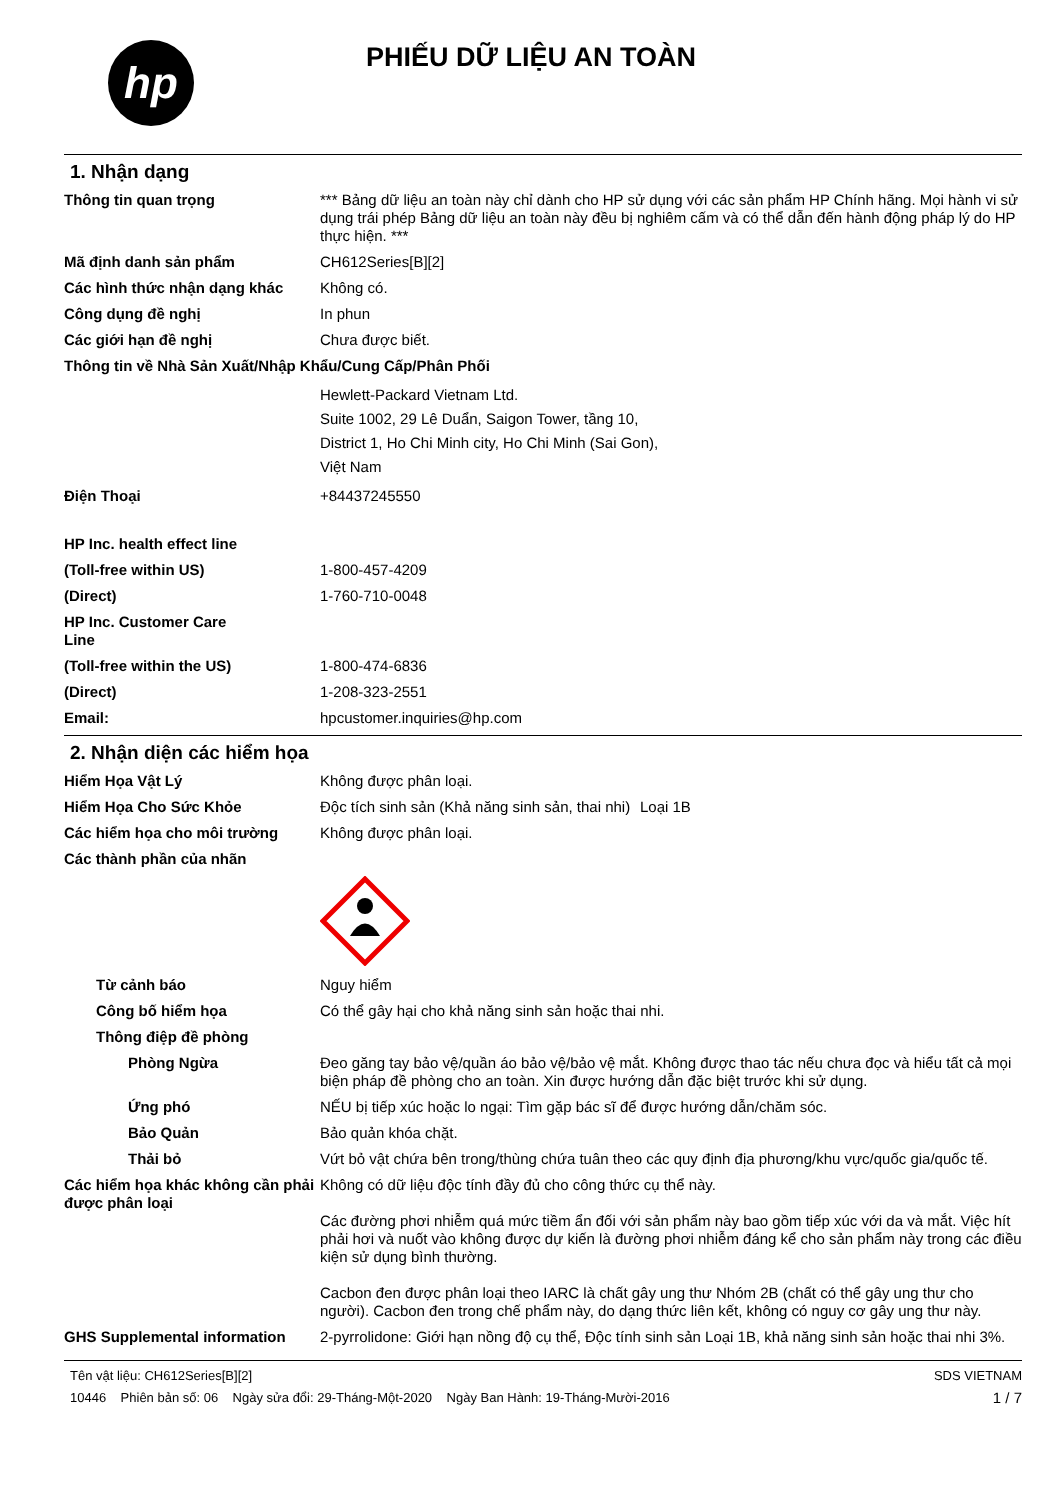hp
PHIẾU DỮ LIỆU AN TOÀN
1. Nhận dạng
Thông tin quan trọng *** Bảng dữ liệu an toàn này chỉ dành cho HP sử dụng với các sản phẩm HP Chính hãng. Mọi hành vi sử dụng trái phép Bảng dữ liệu an toàn này đều bị nghiêm cấm và có thể dẫn đến hành động pháp lý do HP thực hiện. ***
Mã định danh sản phẩm CH612Series[B][2]
Các hình thức nhận dạng khác Không có.
Công dụng đề nghị In phun
Các giới hạn đề nghị Chưa được biết.
Thông tin về Nhà Sản Xuất/Nhập Khẩu/Cung Cấp/Phân Phối
Hewlett-Packard Vietnam Ltd.
Suite 1002, 29 Lê Duẩn, Saigon Tower, tầng 10,
District 1, Ho Chi Minh city, Ho Chi Minh (Sai Gon),
Việt Nam
Điện Thoại +84437245550
HP Inc. health effect line
(Toll-free within US) 1-800-457-4209
(Direct) 1-760-710-0048
HP Inc. Customer Care Line
(Toll-free within the US) 1-800-474-6836
(Direct) 1-208-323-2551
Email: hpcustomer.inquiries@hp.com
2. Nhận diện các hiểm họa
Hiểm Họa Vật Lý Không được phân loại.
Hiểm Họa Cho Sức Khỏe Độc tích sinh sản (Khả năng sinh sản, thai nhi)
Loại 1B
Các hiểm họa cho môi trường Không được phân loại.
Các thành phần của nhãn
Từ cảnh báo Nguy hiểm
Công bố hiểm họa Có thể gây hại cho khả năng sinh sản hoặc thai nhi.
Thông điệp đề phòng
Phòng Ngừa Đeo găng tay bảo vệ/quần áo bảo vệ/bảo vệ mắt. Không được thao tác nếu chưa đọc và hiểu tất cả mọi biện pháp đề phòng cho an toàn. Xin được hướng dẫn đặc biệt trước khi sử dụng.
Ứng phó NẾU bị tiếp xúc hoặc lo ngại: Tìm gặp bác sĩ để được hướng dẫn/chăm sóc.
Bảo Quản Bảo quản khóa chặt.
Thải bỏ Vứt bỏ vật chứa bên trong/thùng chứa tuân theo các quy định địa phương/khu vực/quốc gia/quốc tế.
Các hiểm họa khác không cần phải được phân loại
Không có dữ liệu độc tính đầy đủ cho công thức cụ thể này.
Các đường phơi nhiễm quá mức tiềm ẩn đối với sản phẩm này bao gồm tiếp xúc với da và mắt. Việc hít phải hơi và nuốt vào không được dự kiến là đường phơi nhiễm đáng kể cho sản phẩm này trong các điều kiện sử dụng bình thường.
Cacbon đen được phân loại theo IARC là chất gây ung thư Nhóm 2B (chất có thể gây ung thư cho người). Cacbon đen trong chế phẩm này, do dạng thức liên kết, không có nguy cơ gây ung thư này.
GHS Supplemental information 2-pyrrolidone: Giới hạn nồng độ cụ thể, Độc tính sinh sản Loại 1B, khả năng sinh sản hoặc thai nhi 3%.
Tên vật liệu: CH612Series[B][2]
10446 Phiên bản số: 06 Ngày sửa đổi: 29-Tháng-Một-2020 Ngày Ban Hành: 19-Tháng-Mười-2016
SDS VIETNAM
1 / 7